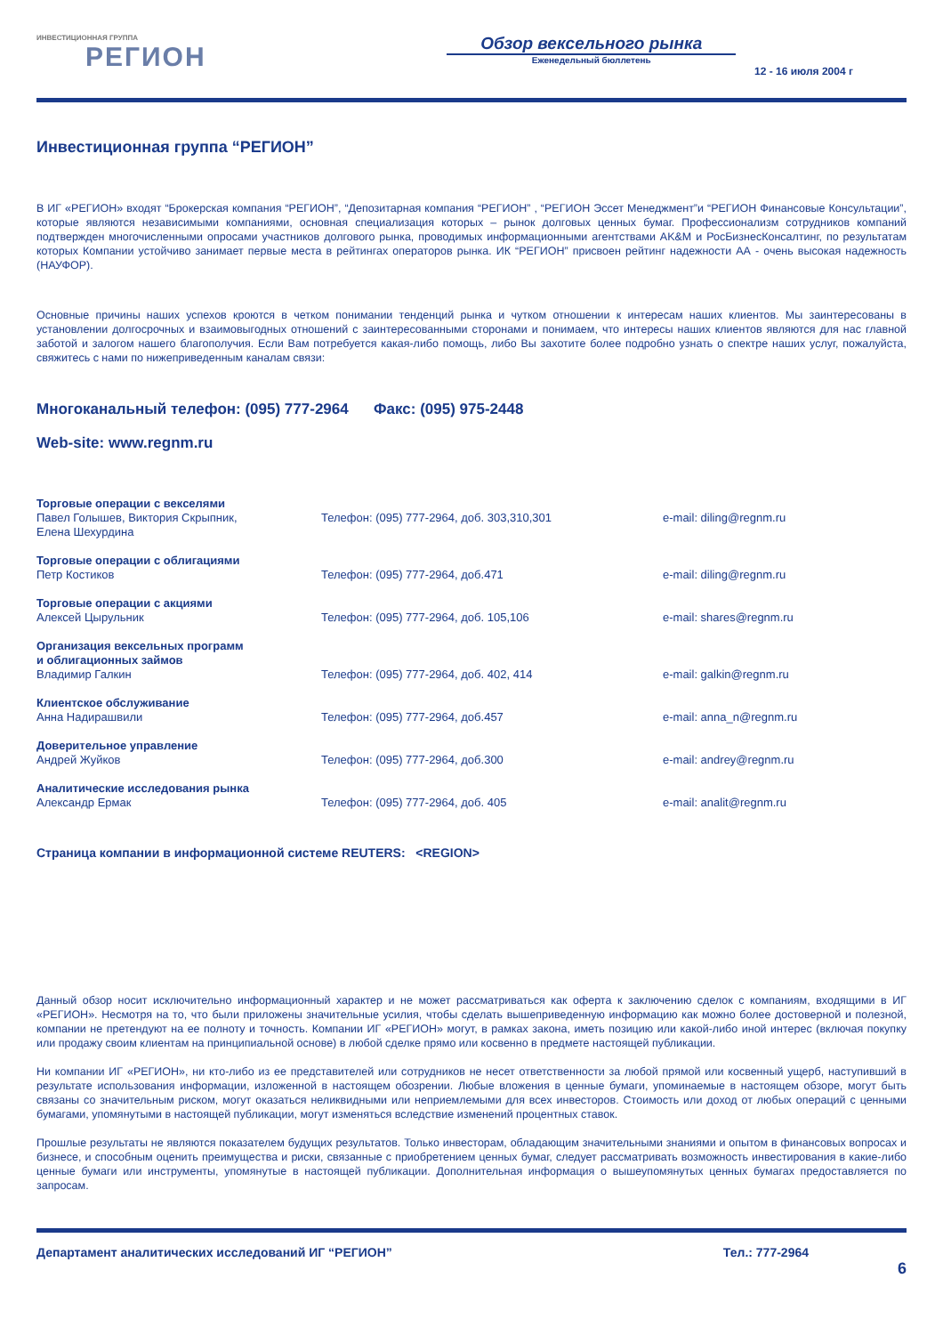ИНВЕСТИЦИОННАЯ ГРУППА
РЕГИОН
Обзор вексельного рынка
Еженедельный бюллетень
12 - 16 июля 2004 г
Инвестиционная группа “РЕГИОН”
В ИГ «РЕГИОН» входят “Брокерская компания “РЕГИОН”, “Депозитарная компания “РЕГИОН” , “РЕГИОН Эссет Менеджмент”и “РЕГИОН Финансовые Консультации”, которые являются независимыми компаниями, основная специализация которых – рынок долговых ценных бумаг. Профессионализм сотрудников компаний подтвержден многочисленными опросами участников долгового рынка, проводимых информационными агентствами AK&M и РосБизнесКонсалтинг, по результатам которых Компании устойчиво занимает первые места в рейтингах операторов рынка. ИК “РЕГИОН” присвоен рейтинг надежности АА - очень высокая надежность (НАУФОР).
Основные причины наших успехов кроются в четком понимании тенденций рынка и чутком отношении к интересам наших клиентов. Мы заинтересованы в установлении долгосрочных и взаимовыгодных отношений с заинтересованными сторонами и понимаем, что интересы наших клиентов являются для нас главной заботой и залогом нашего благополучия. Если Вам потребуется какая-либо помощь, либо Вы захотите более подробно узнать о спектре наших услуг, пожалуйста, свяжитесь с нами по нижеприведенным каналам связи:
Многоканальный телефон: (095) 777-2964 Факс: (095) 975-2448
Web-site: www.regnm.ru
| Торговые операции с векселями Павел Голышев, Виктория Скрыпник, | Телефон: (095) 777-2964, доб. 303,310,301 | e-mail: diling@regnm.ru |
| Елена Шехурдина | | |
| Торговые операции с облигациями Петр Костиков | Телефон: (095) 777-2964, доб.471 | e-mail: diling@regnm.ru |
| Торговые операции с акциями Алексей Цырульник | Телефон: (095) 777-2964, доб. 105,106 | e-mail: shares@regnm.ru |
| Организация вексельных программ и облигационных займов Владимир Галкин | Телефон: (095) 777-2964, доб. 402, 414 | e-mail: galkin@regnm.ru |
| Клиентское обслуживание Анна Надирашвили | Телефон: (095) 777-2964, доб.457 | e-mail: anna_n@regnm.ru |
| Доверительное управление Андрей Жуйков | Телефон: (095) 777-2964, доб.300 | e-mail: andrey@regnm.ru |
| Аналитические исследования рынка Александр Ермак | Телефон: (095) 777-2964, доб. 405 | e-mail: analit@regnm.ru |
Страница компании в информационной системе REUTERS: <REGION>
Данный обзор носит исключительно информационный характер и не может рассматриваться как оферта к заключению сделок с компаниям, входящими в ИГ «РЕГИОН». Несмотря на то, что были приложены значительные усилия, чтобы сделать вышеприведенную информацию как можно более достоверной и полезной, компании не претендуют на ее полноту и точность. Компании ИГ «РЕГИОН» могут, в рамках закона, иметь позицию или какой-либо иной интерес (включая покупку или продажу своим клиентам на принципиальной основе) в любой сделке прямо или косвенно в предмете настоящей публикации.
Ни компании ИГ «РЕГИОН», ни кто-либо из ее представителей или сотрудников не несет ответственности за любой прямой или косвенный ущерб, наступивший в результате использования информации, изложенной в настоящем обозрении. Любые вложения в ценные бумаги, упоминаемые в настоящем обзоре, могут быть связаны со значительным риском, могут оказаться неликвидными или неприемлемыми для всех инвесторов. Стоимость или доход от любых операций с ценными бумагами, упомянутыми в настоящей публикации, могут изменяться вследствие изменений процентных ставок.
Прошлые результаты не являются показателем будущих результатов. Только инвесторам, обладающим значительными знаниями и опытом в финансовых вопросах и бизнесе, и способным оценить преимущества и риски, связанные с приобретением ценных бумаг, следует рассматривать возможность инвестирования в какие-либо ценные бумаги или инструменты, упомянутые в настоящей публикации. Дополнительная информация о вышеупомянутых ценных бумагах предоставляется по запросам.
Департамент аналитических исследований ИГ “РЕГИОН” Тел.: 777-2964
6